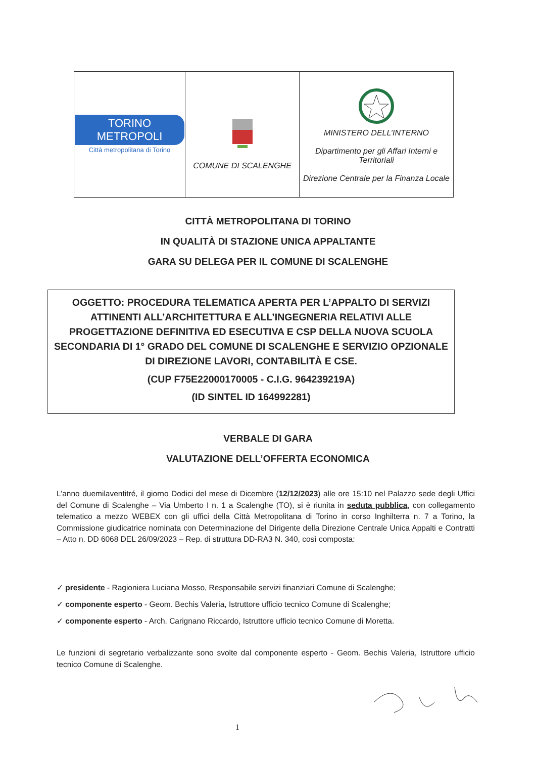| TORINO METROPOLI Città metropolitana di Torino | COMUNE DI SCALENGHE | MINISTERO DELL’INTERNO Dipartimento per gli Affari Interni e Territoriali Direzione Centrale per la Finanza Locale |
CITTÀ METROPOLITANA DI TORINO
IN QUALITÀ DI STAZIONE UNICA APPALTANTE
GARA SU DELEGA PER IL COMUNE DI SCALENGHE
OGGETTO: PROCEDURA TELEMATICA APERTA PER L’APPALTO DI SERVIZI ATTINENTI ALL’ARCHITETTURA E ALL’INGEGNERIA RELATIVI ALLE PROGETTAZIONE DEFINITIVA ED ESECUTIVA E CSP DELLA NUOVA SCUOLA SECONDARIA DI 1° GRADO DEL COMUNE DI SCALENGHE E SERVIZIO OPZIONALE DI DIREZIONE LAVORI, CONTABILITÀ E CSE.
(CUP F75E22000170005 - C.I.G. 964239219A)
(ID SINTEL ID 164992281)
VERBALE DI GARA
VALUTAZIONE DELL’OFFERTA ECONOMICA
L’anno duemilaventitré, il giorno Dodici del mese di Dicembre (12/12/2023) alle ore 15:10 nel Palazzo sede degli Uffici del Comune di Scalenghe – Via Umberto I n. 1 a Scalenghe (TO), si è riunita in seduta pubblica, con collegamento telematico a mezzo WEBEX con gli uffici della Città Metropolitana di Torino in corso Inghilterra n. 7 a Torino, la Commissione giudicatrice nominata con Determinazione del Dirigente della Direzione Centrale Unica Appalti e Contratti – Atto n. DD 6068 DEL 26/09/2023 – Rep. di struttura DD-RA3 N. 340, così composta:
✓ presidente - Ragioniera Luciana Mosso, Responsabile servizi finanziari Comune di Scalenghe;
✓ componente esperto - Geom. Bechis Valeria, Istruttore ufficio tecnico Comune di Scalenghe;
✓ componente esperto - Arch. Carignano Riccardo, Istruttore ufficio tecnico Comune di Moretta.
Le funzioni di segretario verbalizzante sono svolte dal componente esperto - Geom. Bechis Valeria, Istruttore ufficio tecnico Comune di Scalenghe.
1